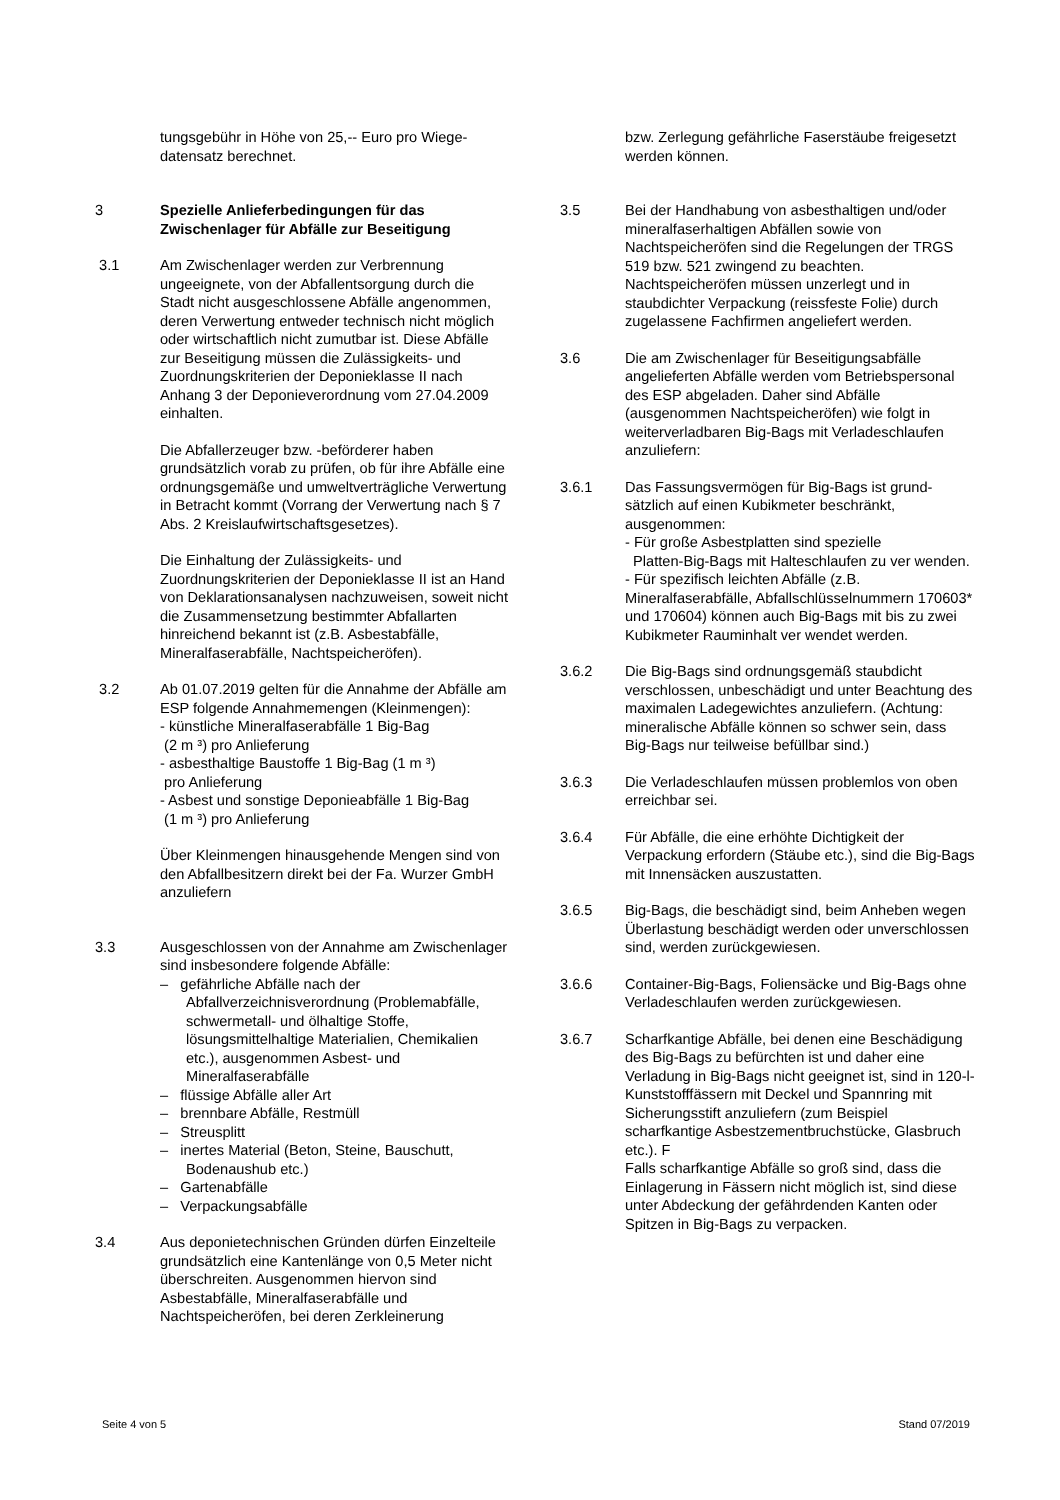tungsgebühr in Höhe von 25,-- Euro pro Wiege-
datensatz berechnet.
3 Spezielle Anlieferbedingungen für das Zwischenlager für Abfälle zur Beseitigung
3.1 Am Zwischenlager werden zur Verbrennung ungeeignete, von der Abfallentsorgung durch die Stadt nicht ausgeschlossene Abfälle angenommen, deren Verwertung entweder technisch nicht möglich oder wirtschaftlich nicht zumutbar ist. Diese Abfälle zur Beseitigung müssen die Zulässigkeits- und Zuordnungskriterien der Deponieklasse II nach Anhang 3 der Deponieverordnung vom 27.04.2009 einhalten.
Die Abfallerzeuger bzw. -beförderer haben grundsätzlich vorab zu prüfen, ob für ihre Abfälle eine ordnungsgemäße und umweltverträgliche Verwertung in Betracht kommt (Vorrang der Verwertung nach § 7 Abs. 2 Kreislaufwirtschaftsgesetzes).
Die Einhaltung der Zulässigkeits- und Zuordnungskriterien der Deponieklasse II ist an Hand von Deklarationsanalysen nachzuweisen, soweit nicht die Zusammensetzung bestimmter Abfallarten hinreichend bekannt ist (z.B. Asbestabfälle, Mineralfaserabfälle, Nachtspeicheröfen).
3.2 Ab 01.07.2019 gelten für die Annahme der Abfälle am ESP folgende Annahmemengen (Kleinmengen):
- künstliche Mineralfaserabfälle 1 Big-Bag
(2 m ³) pro Anlieferung
- asbesthaltige Baustoffe 1 Big-Bag (1 m ³)
pro Anlieferung
- Asbest und sonstige Deponieabfälle 1 Big-Bag
(1 m ³) pro Anlieferung
Über Kleinmengen hinausgehende Mengen sind von den Abfallbesitzern direkt bei der Fa. Wurzer GmbH anzuliefern
3.3 Ausgeschlossen von der Annahme am Zwischenlager sind insbesondere folgende Abfälle:
– gefährliche Abfälle nach der Abfallverzeichnisverordnung (Problemabfälle, schwermetall- und ölhaltige Stoffe, lösungsmittelhaltige Materialien, Chemikalien etc.), ausgenommen Asbest- und Mineralfaserabfälle
– flüssige Abfälle aller Art
– brennbare Abfälle, Restmüll
– Streusplitt
– inertes Material (Beton, Steine, Bauschutt, Bodenaushub etc.)
– Gartenabfälle
– Verpackungsabfälle
3.4 Aus deponietechnischen Gründen dürfen Einzelteile grundsätzlich eine Kantenlänge von 0,5 Meter nicht überschreiten. Ausgenommen hiervon sind Asbestabfälle, Mineralfaserabfälle und Nachtspeicheröfen, bei deren Zerkleinerung
bzw. Zerlegung gefährliche Faserstäube freigesetzt werden können.
3.5 Bei der Handhabung von asbesthaltigen und/oder mineralfaserhaltigen Abfällen sowie von Nachtspeicheröfen sind die Regelungen der TRGS 519 bzw. 521 zwingend zu beachten.
Nachtspeicheröfen müssen unzerlegt und in staubdichter Verpackung (reissfeste Folie) durch zugelassene Fachfirmen angeliefert werden.
3.6 Die am Zwischenlager für Beseitigungsabfälle angelieferten Abfälle werden vom Betriebspersonal des ESP abgeladen. Daher sind Abfälle (ausgenommen Nachtspeicheröfen) wie folgt in weiterverladbaren Big-Bags mit Verladeschlaufen anzuliefern:
3.6.1 Das Fassungsvermögen für Big-Bags ist grund-sätzlich auf einen Kubikmeter beschränkt, ausgenommen:
- Für große Asbestplatten sind spezielle
Platten-Big-Bags mit Halteschlaufen zu ver wenden.
- Für spezifisch leichten Abfälle (z.B. Mineralfaserabfälle, Abfallschlüsselnummern 170603* und 170604) können auch Big-Bags mit bis zu zwei Kubikmeter Rauminhalt ver wendet werden.
3.6.2 Die Big-Bags sind ordnungsgemäß staubdicht verschlossen, unbeschädigt und unter Beachtung des maximalen Ladegewichtes anzuliefern. (Achtung: mineralische Abfälle können so schwer sein, dass Big-Bags nur teilweise befüllbar sind.)
3.6.3 Die Verladeschlaufen müssen problemlos von oben erreichbar sei.
3.6.4 Für Abfälle, die eine erhöhte Dichtigkeit der Verpackung erfordern (Stäube etc.), sind die Big-Bags mit Innensäcken auszustatten.
3.6.5 Big-Bags, die beschädigt sind, beim Anheben wegen Überlastung beschädigt werden oder unverschlossen sind, werden zurückgewiesen.
3.6.6 Container-Big-Bags, Foliensäcke und Big-Bags ohne Verladeschlaufen werden zurückgewiesen.
3.6.7 Scharfkantige Abfälle, bei denen eine Beschädigung des Big-Bags zu befürchten ist und daher eine Verladung in Big-Bags nicht geeignet ist, sind in 120-l-Kunststofffässern mit Deckel und Spannring mit Sicherungsstift anzuliefern (zum Beispiel scharfkantige Asbestzementbruchstücke, Glasbruch etc.). F
Falls scharfkantige Abfälle so groß sind, dass die Einlagerung in Fässern nicht möglich ist, sind diese unter Abdeckung der gefährdenden Kanten oder Spitzen in Big-Bags zu verpacken.
Seite 4 von 5 Stand 07/2019